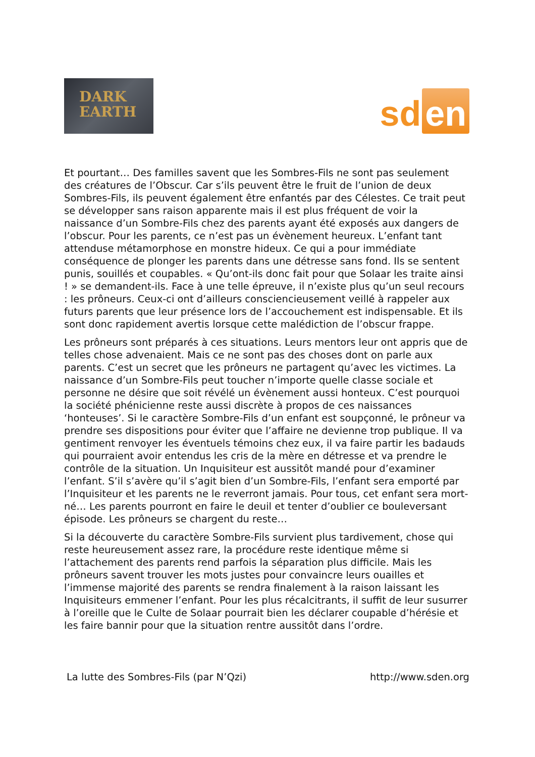DARK
EARTH
sd en
Et pourtant… Des familles savent que les Sombres-Fils ne sont pas seulement des créatures de l’Obscur. Car s’ils peuvent être le fruit de l’union de deux Sombres-Fils, ils peuvent également être enfantés par des Célestes. Ce trait peut se développer sans raison apparente mais il est plus fréquent de voir la naissance d’un Sombre-Fils chez des parents ayant été exposés aux dangers de l’obscur. Pour les parents, ce n’est pas un évènement heureux. L’enfant tant attenduse métamorphose en monstre hideux. Ce qui a pour immédiate conséquence de plonger les parents dans une détresse sans fond. Ils se sentent punis, souillés et coupables. « Qu’ont-ils donc fait pour que Solaar les traite ainsi ! » se demandent-ils. Face à une telle épreuve, il n’existe plus qu’un seul recours : les prôneurs. Ceux-ci ont d’ailleurs consciencieusement veillé à rappeler aux futurs parents que leur présence lors de l’accouchement est indispensable. Et ils sont donc rapidement avertis lorsque cette malédiction de l’obscur frappe.
Les prôneurs sont préparés à ces situations. Leurs mentors leur ont appris que de telles chose advenaient. Mais ce ne sont pas des choses dont on parle aux parents. C’est un secret que les prôneurs ne partagent qu’avec les victimes. La naissance d’un Sombre-Fils peut toucher n’importe quelle classe sociale et personne ne désire que soit révélé un évènement aussi honteux. C’est pourquoi la société phénicienne reste aussi discrète à propos de ces naissances ‘honteuses’. Si le caractère Sombre-Fils d’un enfant est soupçonné, le prôneur va prendre ses dispositions pour éviter que l’affaire ne devienne trop publique. Il va gentiment renvoyer les éventuels témoins chez eux, il va faire partir les badauds qui pourraient avoir entendus les cris de la mère en détresse et va prendre le contrôle de la situation. Un Inquisiteur est aussitôt mandé pour d’examiner l’enfant. S’il s’avère qu’il s’agit bien d’un Sombre-Fils, l’enfant sera emporté par l’Inquisiteur et les parents ne le reverront jamais. Pour tous, cet enfant sera mort-né… Les parents pourront en faire le deuil et tenter d’oublier ce bouleversant épisode. Les prôneurs se chargent du reste…
Si la découverte du caractère Sombre-Fils survient plus tardivement, chose qui reste heureusement assez rare, la procédure reste identique même si l’attachement des parents rend parfois la séparation plus difficile. Mais les prôneurs savent trouver les mots justes pour convaincre leurs ouailles et l’immense majorité des parents se rendra finalement à la raison laissant les Inquisiteurs emmener l’enfant. Pour les plus récalcitrants, il suffit de leur susurrer à l’oreille que le Culte de Solaar pourrait bien les déclarer coupable d’hérésie et les faire bannir pour que la situation rentre aussitôt dans l’ordre.
La lutte des Sombres-Fils (par N’Qzi) http://www.sden.org